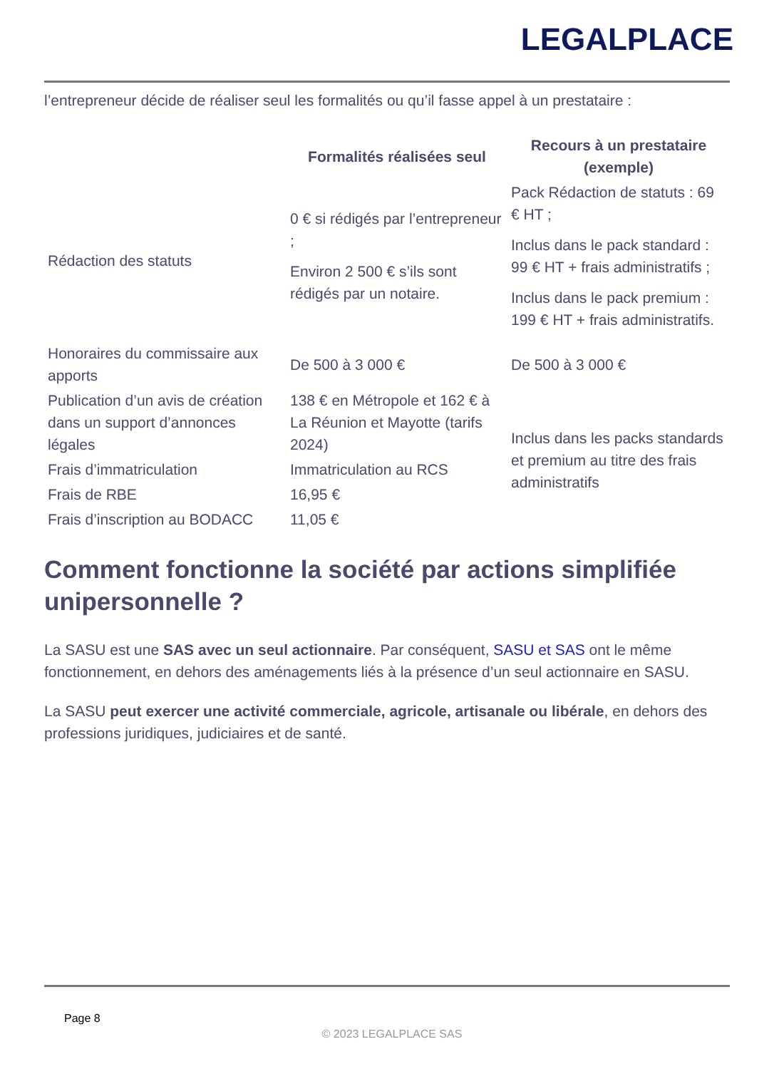LEGALPLACE
l’entrepreneur décide de réaliser seul les formalités ou qu’il fasse appel à un prestataire :
| | Formalités réalisées seul | Recours à un prestataire (exemple) |
| --- | --- | --- |
| Rédaction des statuts | 0 € si rédigés par l’entrepreneur ; Environ 2 500 € s’ils sont rédigés par un notaire. | Pack Rédaction de statuts : 69 € HT ; Inclus dans le pack standard : 99 € HT + frais administratifs ; Inclus dans le pack premium : 199 € HT + frais administratifs. |
| Honoraires du commissaire aux apports | De 500 à 3 000 € | De 500 à 3 000 € |
| Publication d’un avis de création dans un support d’annonces légales | 138 € en Métropole et 162 € à La Réunion et Mayotte (tarifs 2024) | Inclus dans les packs standards et premium au titre des frais administratifs |
| Frais d’immatriculation | Immatriculation au RCS | |
| Frais de RBE | 16,95 € | |
| Frais d’inscription au BODACC | 11,05 € | |
Comment fonctionne la société par actions simplifiée unipersonnelle ?
La SASU est une SAS avec un seul actionnaire. Par conséquent, SASU et SAS ont le même fonctionnement, en dehors des aménagements liés à la présence d’un seul actionnaire en SASU.
La SASU peut exercer une activité commerciale, agricole, artisanale ou libérale, en dehors des professions juridiques, judiciaires et de santé.
Page 8
© 2023 LEGALPLACE SAS